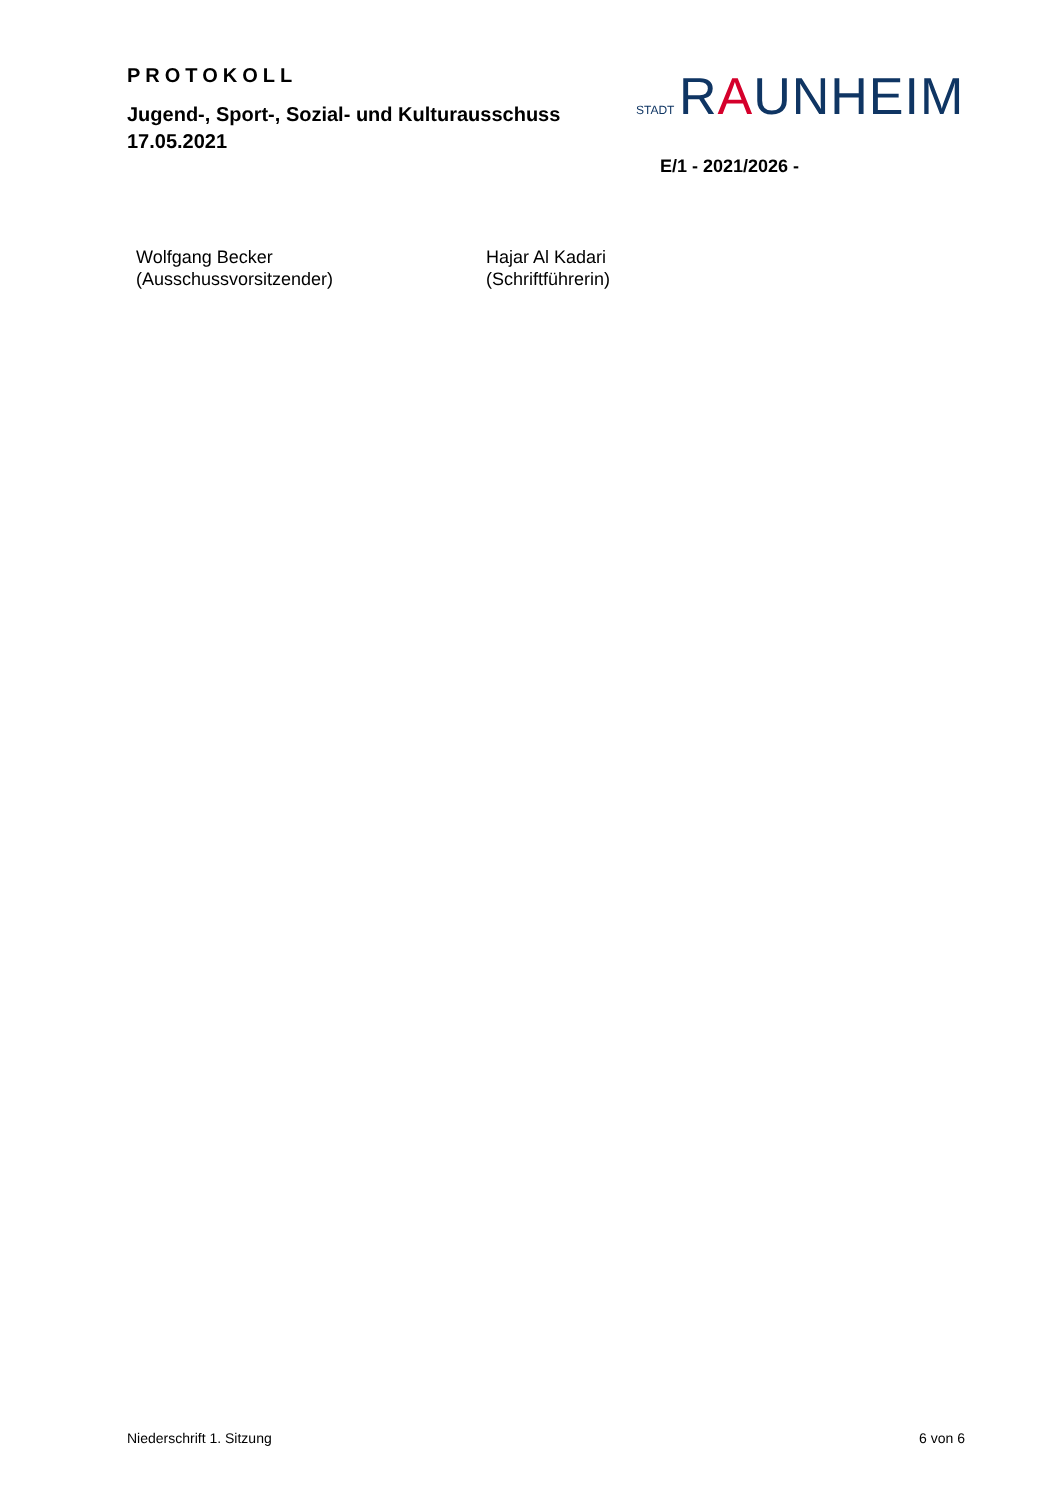PROTOKOLL
Jugend-, Sport-, Sozial- und Kulturausschuss
17.05.2021
STADT RAUNHEIM
E/1 - 2021/2026 -
Wolfgang Becker
(Ausschussvorsitzender)
Hajar Al Kadari
(Schriftführerin)
Niederschrift 1. Sitzung 6 von 6